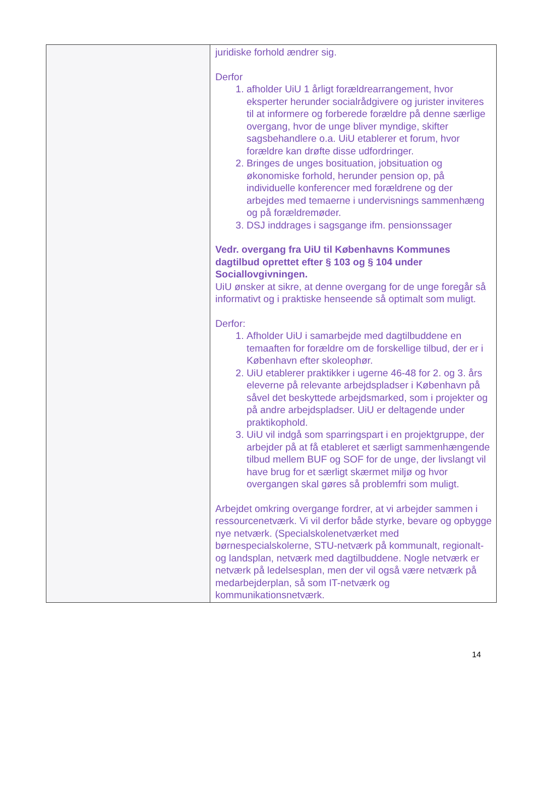| | juridiske forhold ændrer sig. Derfor 1. afholder UiU 1 årligt forældrearrangement, hvor eksperter herunder socialrådgivere og jurister inviteres til at informere og forberede forældre på denne særlige overgang, hvor de unge bliver myndige, skifter sagsbehandlere o.a. UiU etablerer et forum, hvor forældre kan drøfte disse udfordringer. 2. Bringes de unges bosituation, jobsituation og økonomiske forhold, herunder pension op, på individuelle konferencer med forældrene og der arbejdes med temaerne i undervisnings sammenhæng og på forældremøder. 3. DSJ inddrages i sagsgange ifm. pensionssager Vedr. overgang fra UiU til Københavns Kommunes dagtilbud oprettet efter § 103 og § 104 under Sociallovgivningen. UiU ønsker at sikre, at denne overgang for de unge foregår så informativt og i praktiske henseende så optimalt som muligt. Derfor: 1. Afholder UiU i samarbejde med dagtilbuddene en temaaften for forældre om de forskellige tilbud, der er i København efter skoleophør. 2. UiU etablerer praktikker i ugerne 46-48 for 2. og 3. års eleverne på relevante arbejdspladser i København på såvel det beskyttede arbejdsmarked, som i projekter og på andre arbejdspladser. UiU er deltagende under praktikophold. 3. UiU vil indgå som sparringspart i en projektgruppe, der arbejder på at få etableret et særligt sammenhængende tilbud mellem BUF og SOF for de unge, der livslangt vil have brug for et særligt skærmet miljø og hvor overgangen skal gøres så problemfri som muligt. Arbejdet omkring overgange fordrer, at vi arbejder sammen i ressourcenetværk. Vi vil derfor både styrke, bevare og opbygge nye netværk. (Specialskolenetværket med børnespecialskolerne, STU-netværk på kommunalt, regionalt- og landsplan, netværk med dagtilbuddene. Nogle netværk er netværk på ledelsesplan, men der vil også være netværk på medarbejderplan, så som IT-netværk og kommunikationsnetværk. |
14